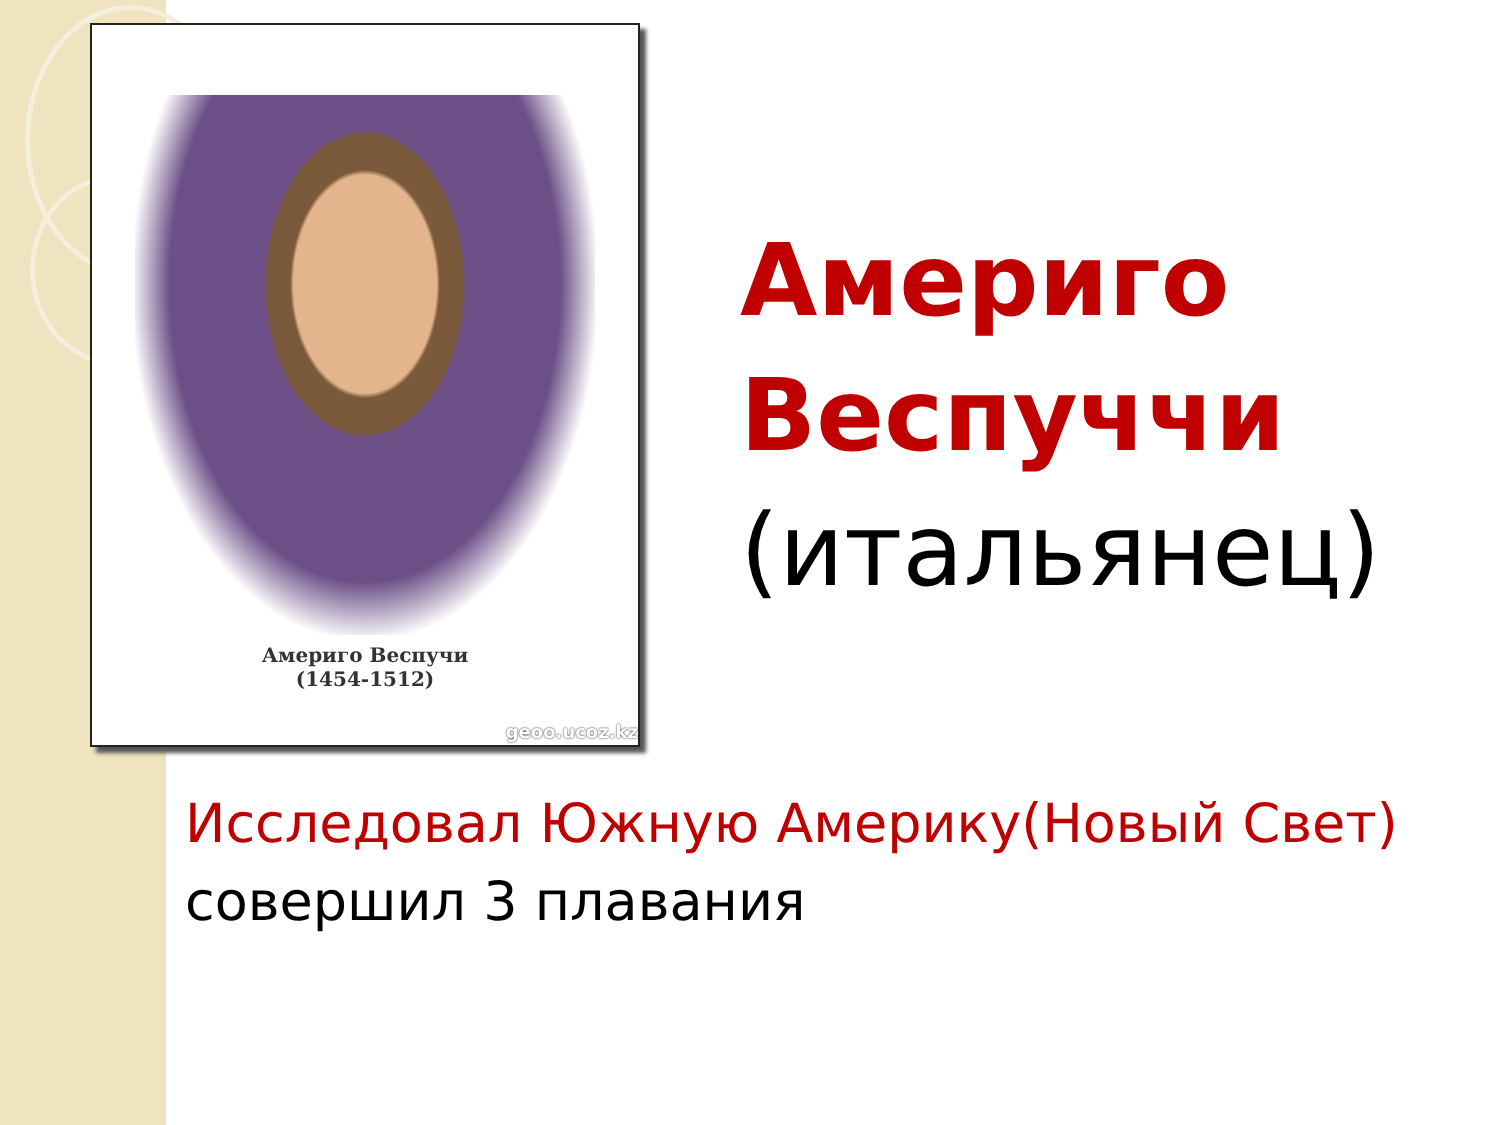Америго Веспучи
(1454-1512)
geoo.ucoz.kz
Америго
Веспуччи
(итальянец)
Исследовал Южную Америку(Новый Свет)
совершил 3 плавания